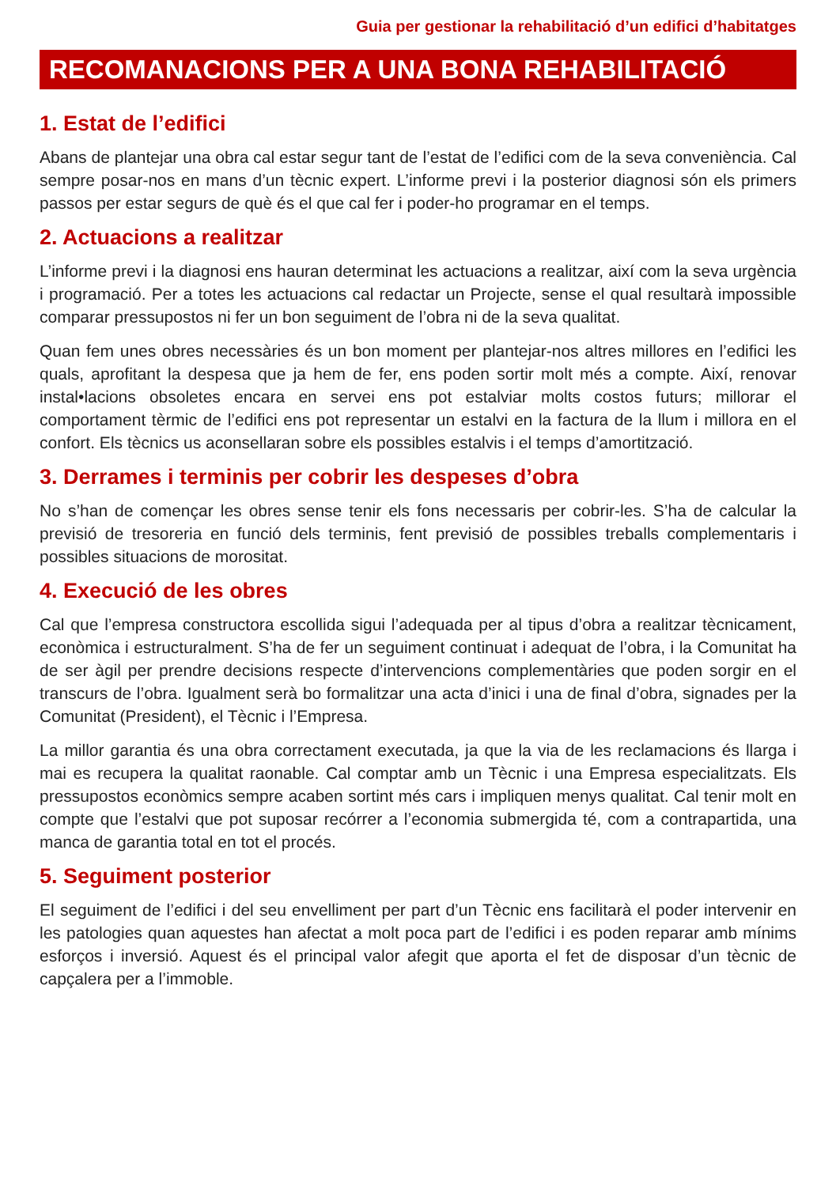Guia per gestionar la rehabilitació d’un edifici d’habitatges
RECOMANACIONS PER A UNA BONA REHABILITACIÓ
1. Estat de l’edifici
Abans de plantejar una obra cal estar segur tant de l’estat de l’edifici com de la seva conveniència. Cal sempre posar-nos en mans d’un tècnic expert. L’informe previ i la posterior diagnosi són els primers passos per estar segurs de què és el que cal fer i poder-ho programar en el temps.
2. Actuacions a realitzar
L’informe previ i la diagnosi ens hauran determinat les actuacions a realitzar, així com la seva urgència i programació. Per a totes les actuacions cal redactar un Projecte, sense el qual resultarà impossible comparar pressupostos ni fer un bon seguiment de l’obra ni de la seva qualitat.
Quan fem unes obres necessàries és un bon moment per plantejar-nos altres millores en l’edifici les quals, aprofitant la despesa que ja hem de fer, ens poden sortir molt més a compte. Així, renovar instal•lacions obsoletes encara en servei ens pot estalviar molts costos futurs; millorar el comportament tèrmic de l’edifici ens pot representar un estalvi en la factura de la llum i millora en el confort. Els tècnics us aconsellaran sobre els possibles estalvis i el temps d’amortització.
3. Derrames i terminis per cobrir les despeses d’obra
No s’han de començar les obres sense tenir els fons necessaris per cobrir-les. S’ha de calcular la previsió de tresoreria en funció dels terminis, fent previsió de possibles treballs complementaris i possibles situacions de morositat.
4. Execució de les obres
Cal que l’empresa constructora escollida sigui l’adequada per al tipus d’obra a realitzar tècnicament, econòmica i estructuralment. S’ha de fer un seguiment continuat i adequat de l’obra, i la Comunitat ha de ser àgil per prendre decisions respecte d’intervencions complementàries que poden sorgir en el transcurs de l’obra. Igualment serà bo formalitzar una acta d’inici i una de final d’obra, signades per la Comunitat (President), el Tècnic i l’Empresa.
La millor garantia és una obra correctament executada, ja que la via de les reclamacions és llarga i mai es recupera la qualitat raonable. Cal comptar amb un Tècnic i una Empresa especialitzats. Els pressupostos econòmics sempre acaben sortint més cars i impliquen menys qualitat. Cal tenir molt en compte que l’estalvi que pot suposar recórrer a l’economia submergida té, com a contrapartida, una manca de garantia total en tot el procés.
5. Seguiment posterior
El seguiment de l’edifici i del seu envelliment per part d’un Tècnic ens facilitarà el poder intervenir en les patologies quan aquestes han afectat a molt poca part de l’edifici i es poden reparar amb mínims esforços i inversió. Aquest és el principal valor afegit que aporta el fet de disposar d’un tècnic de capçalera per a l’immoble.